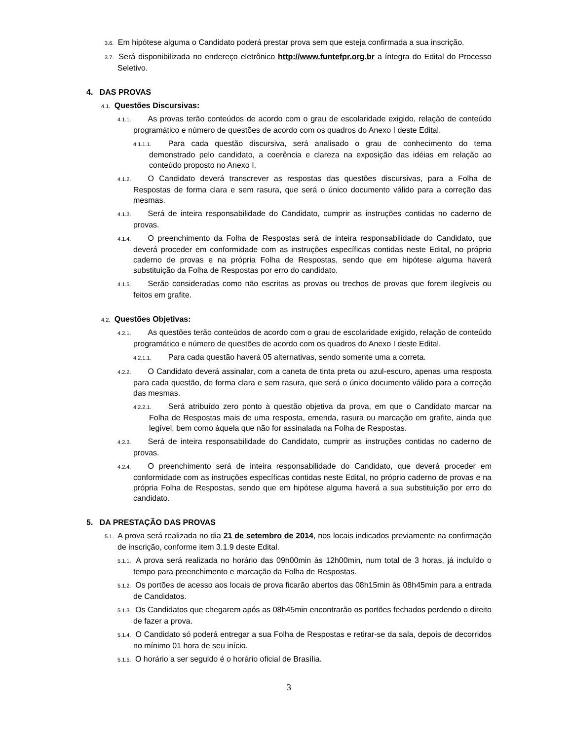3.6. Em hipótese alguma o Candidato poderá prestar prova sem que esteja confirmada a sua inscrição.
3.7. Será disponibilizada no endereço eletrônico http://www.funtefpr.org.br a íntegra do Edital do Processo Seletivo.
4. DAS PROVAS
4.1. Questões Discursivas:
4.1.1. As provas terão conteúdos de acordo com o grau de escolaridade exigido, relação de conteúdo programático e número de questões de acordo com os quadros do Anexo I deste Edital.
4.1.1.1. Para cada questão discursiva, será analisado o grau de conhecimento do tema demonstrado pelo candidato, a coerência e clareza na exposição das idéias em relação ao conteúdo proposto no Anexo I.
4.1.2. O Candidato deverá transcrever as respostas das questões discursivas, para a Folha de Respostas de forma clara e sem rasura, que será o único documento válido para a correção das mesmas.
4.1.3. Será de inteira responsabilidade do Candidato, cumprir as instruções contidas no caderno de provas.
4.1.4. O preenchimento da Folha de Respostas será de inteira responsabilidade do Candidato, que deverá proceder em conformidade com as instruções específicas contidas neste Edital, no próprio caderno de provas e na própria Folha de Respostas, sendo que em hipótese alguma haverá substituição da Folha de Respostas por erro do candidato.
4.1.5. Serão consideradas como não escritas as provas ou trechos de provas que forem ilegíveis ou feitos em grafite.
4.2. Questões Objetivas:
4.2.1. As questões terão conteúdos de acordo com o grau de escolaridade exigido, relação de conteúdo programático e número de questões de acordo com os quadros do Anexo I deste Edital.
4.2.1.1. Para cada questão haverá 05 alternativas, sendo somente uma a correta.
4.2.2. O Candidato deverá assinalar, com a caneta de tinta preta ou azul-escuro, apenas uma resposta para cada questão, de forma clara e sem rasura, que será o único documento válido para a correção das mesmas.
4.2.2.1. Será atribuído zero ponto à questão objetiva da prova, em que o Candidato marcar na Folha de Respostas mais de uma resposta, emenda, rasura ou marcação em grafite, ainda que legível, bem como àquela que não for assinalada na Folha de Respostas.
4.2.3. Será de inteira responsabilidade do Candidato, cumprir as instruções contidas no caderno de provas.
4.2.4. O preenchimento será de inteira responsabilidade do Candidato, que deverá proceder em conformidade com as instruções específicas contidas neste Edital, no próprio caderno de provas e na própria Folha de Respostas, sendo que em hipótese alguma haverá a sua substituição por erro do candidato.
5. DA PRESTAÇÃO DAS PROVAS
5.1. A prova será realizada no dia 21 de setembro de 2014, nos locais indicados previamente na confirmação de inscrição, conforme item 3.1.9 deste Edital.
5.1.1. A prova será realizada no horário das 09h00min às 12h00min, num total de 3 horas, já incluído o tempo para preenchimento e marcação da Folha de Respostas.
5.1.2. Os portões de acesso aos locais de prova ficarão abertos das 08h15min às 08h45min para a entrada de Candidatos.
5.1.3. Os Candidatos que chegarem após as 08h45min encontrarão os portões fechados perdendo o direito de fazer a prova.
5.1.4. O Candidato só poderá entregar a sua Folha de Respostas e retirar-se da sala, depois de decorridos no mínimo 01 hora de seu início.
5.1.5. O horário a ser seguido é o horário oficial de Brasília.
3